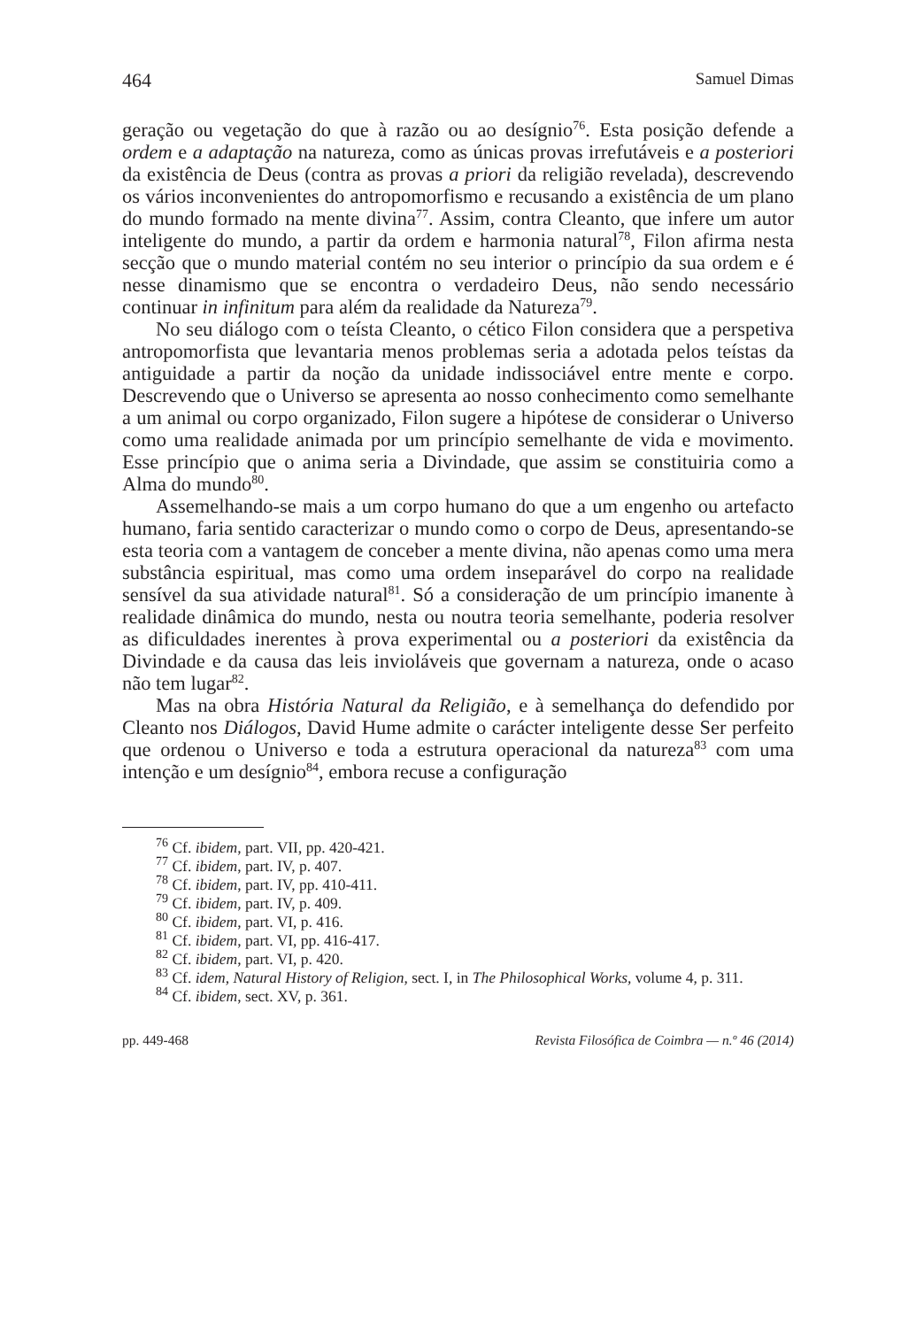464 Samuel Dimas
geração ou vegetação do que à razão ou ao desígnio<sup>76</sup>. Esta posição defende a ordem e a adaptação na natureza, como as únicas provas irrefutáveis e a posteriori da existência de Deus (contra as provas a priori da religião revelada), descrevendo os vários inconvenientes do antropomorfismo e recusando a existência de um plano do mundo formado na mente divina<sup>77</sup>. Assim, contra Cleanto, que infere um autor inteligente do mundo, a partir da ordem e harmonia natural<sup>78</sup>, Filon afirma nesta secção que o mundo material contém no seu interior o princípio da sua ordem e é nesse dinamismo que se encontra o verdadeiro Deus, não sendo necessário continuar in infinitum para além da realidade da Natureza<sup>79</sup>.
No seu diálogo com o teísta Cleanto, o cético Filon considera que a perspetiva antropomorfista que levantaria menos problemas seria a adotada pelos teístas da antiguidade a partir da noção da unidade indissociável entre mente e corpo. Descrevendo que o Universo se apresenta ao nosso conhecimento como semelhante a um animal ou corpo organizado, Filon sugere a hipótese de considerar o Universo como uma realidade animada por um princípio semelhante de vida e movimento. Esse princípio que o anima seria a Divindade, que assim se constituiria como a Alma do mundo<sup>80</sup>.
Assemelhando-se mais a um corpo humano do que a um engenho ou artefacto humano, faria sentido caracterizar o mundo como o corpo de Deus, apresentando-se esta teoria com a vantagem de conceber a mente divina, não apenas como uma mera substância espiritual, mas como uma ordem inseparável do corpo na realidade sensível da sua atividade natural<sup>81</sup>. Só a consideração de um princípio imanente à realidade dinâmica do mundo, nesta ou noutra teoria semelhante, poderia resolver as dificuldades inerentes à prova experimental ou a posteriori da existência da Divindade e da causa das leis invioláveis que governam a natureza, onde o acaso não tem lugar<sup>82</sup>.
Mas na obra História Natural da Religião, e à semelhança do defendido por Cleanto nos Diálogos, David Hume admite o carácter inteligente desse Ser perfeito que ordenou o Universo e toda a estrutura operacional da natureza<sup>83</sup> com uma intenção e um desígnio<sup>84</sup>, embora recuse a configuração
<sup>76</sup> Cf. ibidem, part. VII, pp. 420-421.
<sup>77</sup> Cf. ibidem, part. IV, p. 407.
<sup>78</sup> Cf. ibidem, part. IV, pp. 410-411.
<sup>79</sup> Cf. ibidem, part. IV, p. 409.
<sup>80</sup> Cf. ibidem, part. VI, p. 416.
<sup>81</sup> Cf. ibidem, part. VI, pp. 416-417.
<sup>82</sup> Cf. ibidem, part. VI, p. 420.
<sup>83</sup> Cf. idem, Natural History of Religion, sect. I, in The Philosophical Works, volume 4, p. 311.
<sup>84</sup> Cf. ibidem, sect. XV, p. 361.
pp. 449-468 Revista Filosófica de Coimbra — n.º 46 (2014)